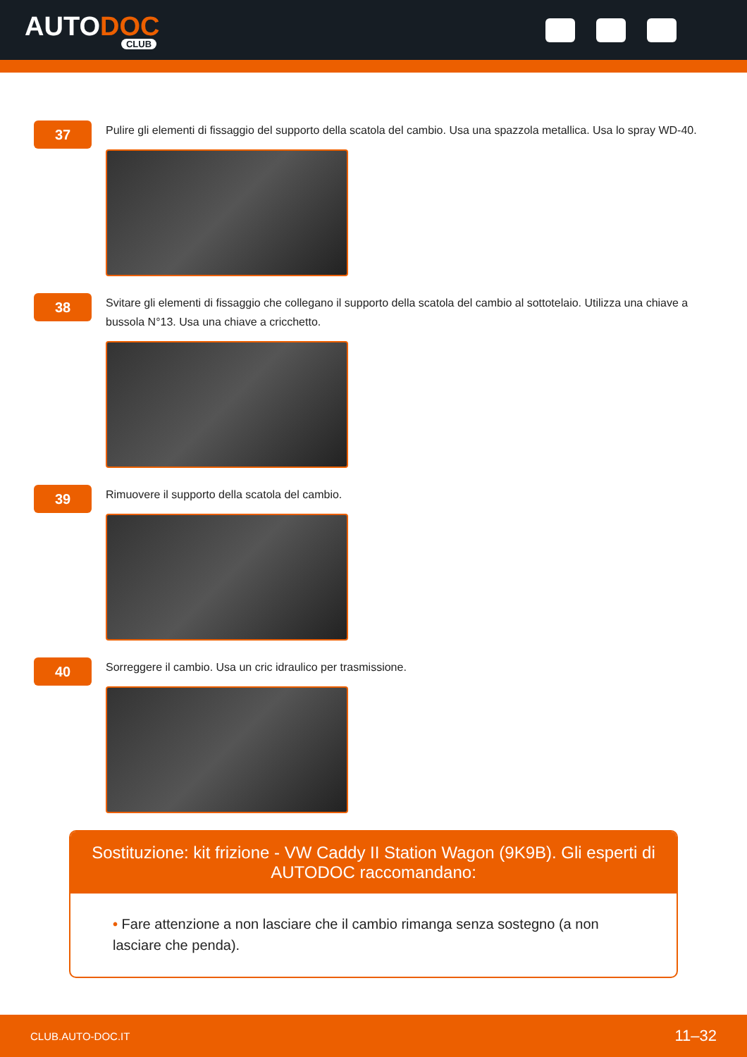AUTODOC
CLUB
37
Pulire gli elementi di fissaggio del supporto della scatola del cambio. Usa una spazzola metallica. Usa lo spray WD-40.
38
Svitare gli elementi di fissaggio che collegano il supporto della scatola del cambio al sottotelaio. Utilizza una chiave a bussola N°13. Usa una chiave a cricchetto.
39
Rimuovere il supporto della scatola del cambio.
40
Sorreggere il cambio. Usa un cric idraulico per trasmissione.
Sostituzione: kit frizione - VW Caddy II Station Wagon (9K9B). Gli esperti di AUTODOC raccomandano:
• Fare attenzione a non lasciare che il cambio rimanga senza sostegno (a non lasciare che penda).
CLUB.AUTO-DOC.IT 11–32